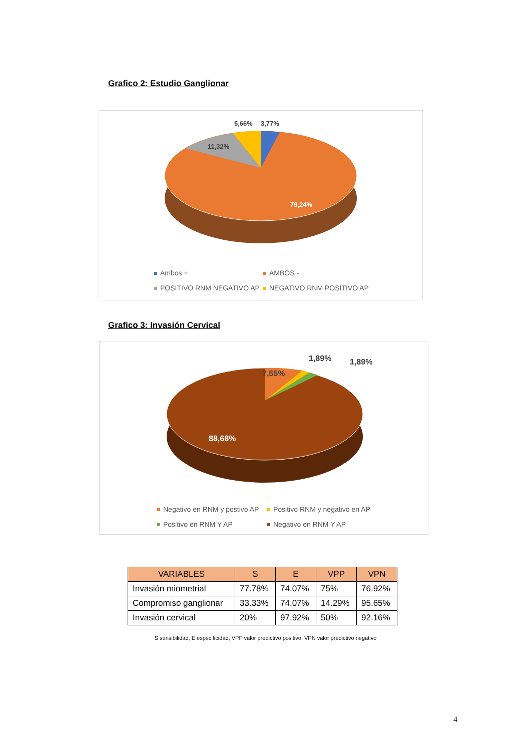Grafico 2: Estudio Ganglionar
5,66% 3,77%
11,32%
79,24%
Ambos + AMBOS -
POSITIVO RNM NEGATIVO AP NEGATIVO RNM POSITIVO AP
Grafico 3: Invasión Cervical
7,55%
1,89% 1,89%
88,68%
Negativo en RNM y postivo AP Positivo RNM y negativo en AP
Positivo en RNM Y AP Negativo en RNM Y AP
| VARIABLES | S | E | VPP | VPN |
| --- | --- | --- | --- | --- |
| Invasión miometrial | 77.78% | 74.07% | 75% | 76.92% |
| Compromiso ganglionar | 33.33% | 74.07% | 14.29% | 95.65% |
| Invasión cervical | 20% | 97.92% | 50% | 92.16% |
S sensibilidad, E especificidad, VPP valor predictivo positivo, VPN valor predictivo negativo
4